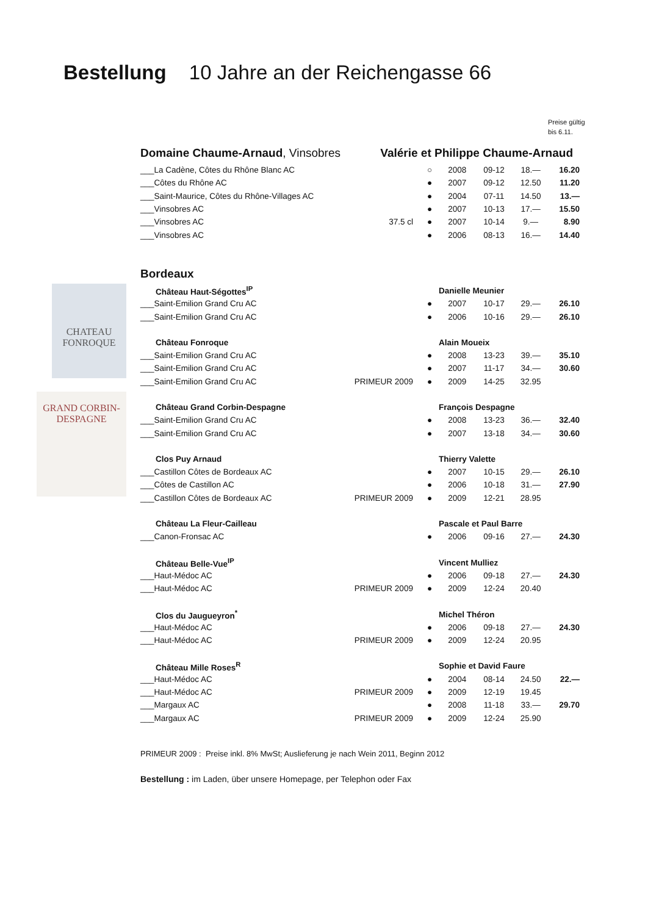Bestellung 10 Jahre an der Reichengasse 66
Preise gültig
bis 6.11.
CHATEAU
FONROQUE
GRAND CORBIN-DESPAGNE
Domaine Chaume-Arnaud, Vinsobres Valérie et Philippe Chaume-Arnaud
| ___La Cadène, Côtes du Rhône Blanc AC | | ○ | 2008 | 09-12 | 18.— | 16.20 |
| ___Côtes du Rhône AC | | ● | 2007 | 09-12 | 12.50 | 11.20 |
| ___Saint-Maurice, Côtes du Rhône-Villages AC | | ● | 2004 | 07-11 | 14.50 | 13.— |
| ___Vinsobres AC | | ● | 2007 | 10-13 | 17.— | 15.50 |
| ___Vinsobres AC | 37.5 cl | ● | 2007 | 10-14 | 9.— | 8.90 |
| ___Vinsobres AC | | ● | 2006 | 08-13 | 16.— | 14.40 |
Bordeaux
| Château Haut-Ségottes<sup>IP</sup> | | | Danielle Meunier | | | |
| ___Saint-Emilion Grand Cru AC | | ● | 2007 | 10-17 | 29.— | 26.10 |
| ___Saint-Emilion Grand Cru AC | | ● | 2006 | 10-16 | 29.— | 26.10 |
| Château Fonroque | | | Alain Moueix | | | |
| ___Saint-Emilion Grand Cru AC | | ● | 2008 | 13-23 | 39.— | 35.10 |
| ___Saint-Emilion Grand Cru AC | | ● | 2007 | 11-17 | 34.— | 30.60 |
| ___Saint-Emilion Grand Cru AC | PRIMEUR 2009 | ● | 2009 | 14-25 | 32.95 | |
| Château Grand Corbin-Despagne | | | François Despagne | | | |
| ___Saint-Emilion Grand Cru AC | | ● | 2008 | 13-23 | 36.— | 32.40 |
| ___Saint-Emilion Grand Cru AC | | ● | 2007 | 13-18 | 34.— | 30.60 |
| Clos Puy Arnaud | | | Thierry Valette | | | |
| ___Castillon Côtes de Bordeaux AC | | ● | 2007 | 10-15 | 29.— | 26.10 |
| ___Côtes de Castillon AC | | ● | 2006 | 10-18 | 31.— | 27.90 |
| ___Castillon Côtes de Bordeaux AC | PRIMEUR 2009 | ● | 2009 | 12-21 | 28.95 | |
| Château La Fleur-Cailleau | | | Pascale et Paul Barre | | | |
| ___Canon-Fronsac AC | | ● | 2006 | 09-16 | 27.— | 24.30 |
| Château Belle-Vue<sup>IP</sup> | | | Vincent Mulliez | | | |
| ___Haut-Médoc AC | | ● | 2006 | 09-18 | 27.— | 24.30 |
| ___Haut-Médoc AC | PRIMEUR 2009 | ● | 2009 | 12-24 | 20.40 | |
| Clos du Jaugueyron<sup>*</sup> | | | Michel Théron | | | |
| ___Haut-Médoc AC | | ● | 2006 | 09-18 | 27.— | 24.30 |
| ___Haut-Médoc AC | PRIMEUR 2009 | ● | 2009 | 12-24 | 20.95 | |
| Château Mille Roses<sup>R</sup> | | | Sophie et David Faure | | | |
| ___Haut-Médoc AC | | ● | 2004 | 08-14 | 24.50 | 22.— |
| ___Haut-Médoc AC | PRIMEUR 2009 | ● | 2009 | 12-19 | 19.45 | |
| ___Margaux AC | | ● | 2008 | 11-18 | 33.— | 29.70 |
| ___Margaux AC | PRIMEUR 2009 | ● | 2009 | 12-24 | 25.90 | |
PRIMEUR 2009 : Preise inkl. 8% MwSt; Auslieferung je nach Wein 2011, Beginn 2012
Bestellung : im Laden, über unsere Homepage, per Telephon oder Fax